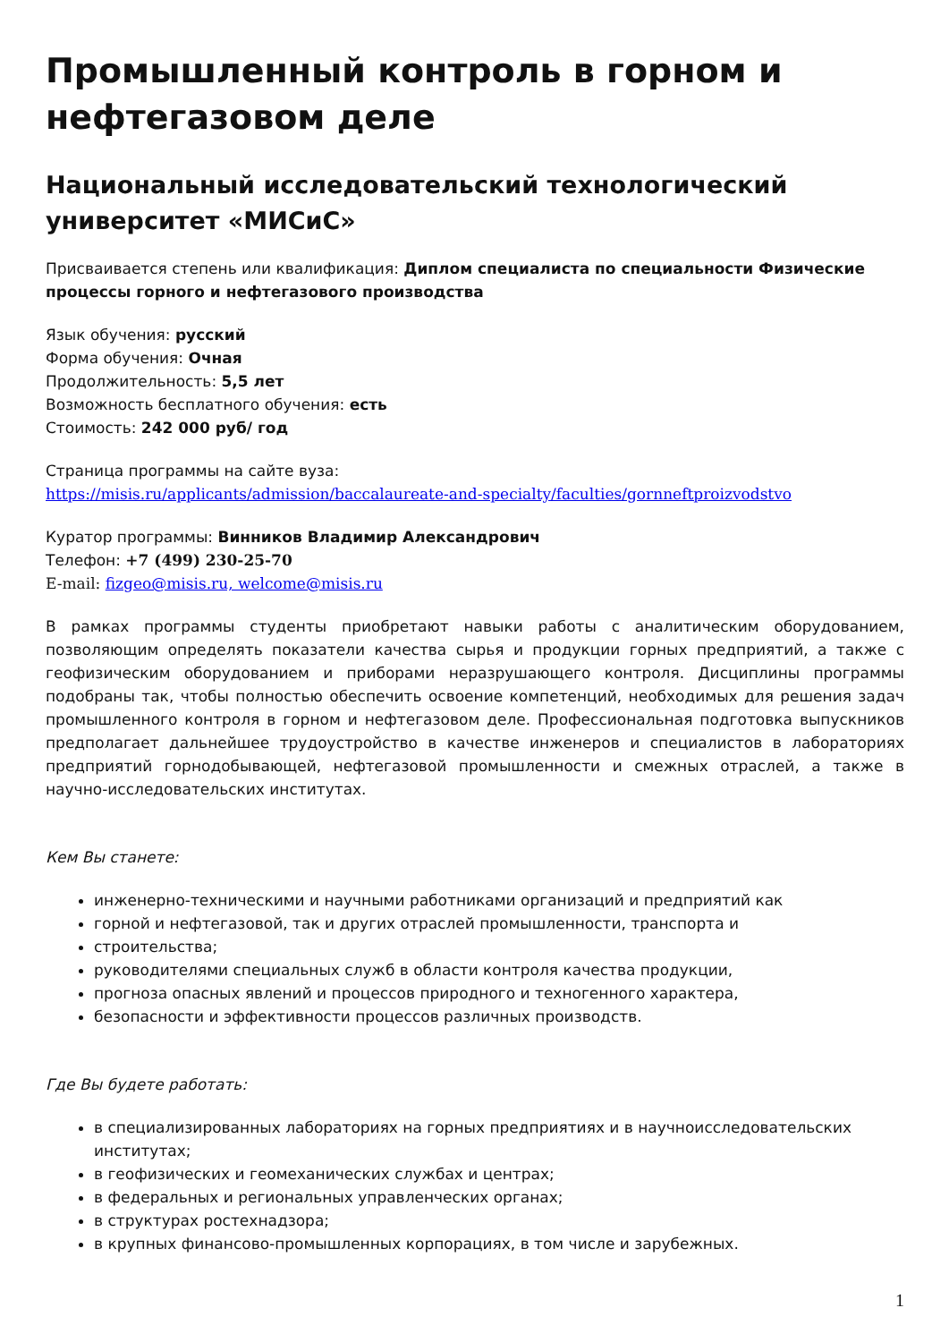Промышленный контроль в горном и нефтегазовом деле
Национальный исследовательский технологический университет «МИСиС»
Присваивается степень или квалификация: Диплом специалиста по специальности Физические процессы горного и нефтегазового производства
Язык обучения: русский
Форма обучения: Очная
Продолжительность: 5,5 лет
Возможность бесплатного обучения: есть
Стоимость: 242 000 руб/ год
Страница программы на сайте вуза:
https://misis.ru/applicants/admission/baccalaureate-and-specialty/faculties/gornneftproizvodstvo
Куратор программы: Винников Владимир Александрович
Телефон: +7 (499) 230-25-70
E-mail: fizgeo@misis.ru, welcome@misis.ru
В рамках программы студенты приобретают навыки работы с аналитическим оборудованием, позволяющим определять показатели качества сырья и продукции горных предприятий, а также с геофизическим оборудованием и приборами неразрушающего контроля. Дисциплины программы подобраны так, чтобы полностью обеспечить освоение компетенций, необходимых для решения задач промышленного контроля в горном и нефтегазовом деле. Профессиональная подготовка выпускников предполагает дальнейшее трудоустройство в качестве инженеров и специалистов в лабораториях предприятий горнодобывающей, нефтегазовой промышленности и смежных отраслей, а также в научно-исследовательских институтах.
Кем Вы станете:
инженерно-техническими и научными работниками организаций и предприятий как
горной и нефтегазовой, так и других отраслей промышленности, транспорта и
строительства;
руководителями специальных служб в области контроля качества продукции,
прогноза опасных явлений и процессов природного и техногенного характера,
безопасности и эффективности процессов различных производств.
Где Вы будете работать:
в специализированных лабораториях на горных предприятиях и в научноисследовательских институтах;
в геофизических и геомеханических службах и центрах;
в федеральных и региональных управленческих органах;
в структурах ростехнадзора;
в крупных финансово-промышленных корпорациях, в том числе и зарубежных.
1